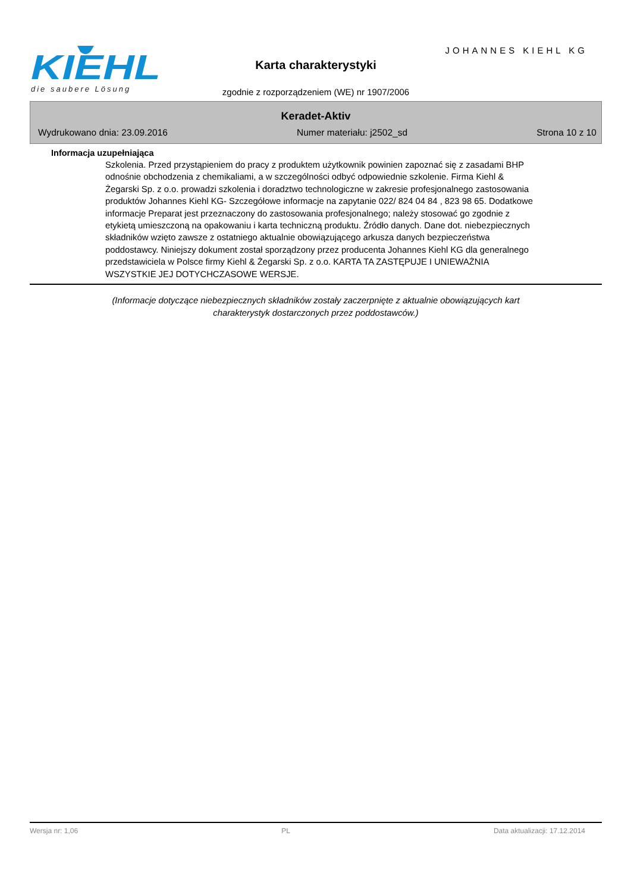KIEHL
die saubere Lösung
JOHANNES KIEHL KG
Karta charakterystyki
zgodnie z rozporządzeniem (WE) nr 1907/2006
Keradet-Aktiv
Wydrukowano dnia: 23.09.2016 Numer materiału: j2502_sd Strona 10 z 10
Informacja uzupełniająca
Szkolenia. Przed przystąpieniem do pracy z produktem użytkownik powinien zapoznać się z zasadami BHP odnośnie obchodzenia z chemikaliami, a w szczególności odbyć odpowiednie szkolenie. Firma Kiehl & Żegarski Sp. z o.o. prowadzi szkolenia i doradztwo technologiczne w zakresie profesjonalnego zastosowania produktów Johannes Kiehl KG- Szczegółowe informacje na zapytanie 022/ 824 04 84 , 823 98 65. Dodatkowe informacje Preparat jest przeznaczony do zastosowania profesjonalnego; należy stosować go zgodnie z etykietą umieszczoną na opakowaniu i karta techniczną produktu. Źródło danych. Dane dot. niebezpiecznych składników wzięto zawsze z ostatniego aktualnie obowiązującego arkusza danych bezpieczeństwa poddostawcy. Niniejszy dokument został sporządzony przez producenta Johannes Kiehl KG dla generalnego przedstawiciela w Polsce firmy Kiehl & Żegarski Sp. z o.o. KARTA TA ZASTĘPUJE I UNIEWAŻNIA WSZYSTKIE JEJ DOTYCHCZASOWE WERSJE.
(Informacje dotyczące niebezpiecznych składników zostały zaczerpnięte z aktualnie obowiązujących kart
charakterystyk dostarczonych przez poddostawców.)
Wersja nr: 1,06 PL Data aktualizacji: 17.12.2014